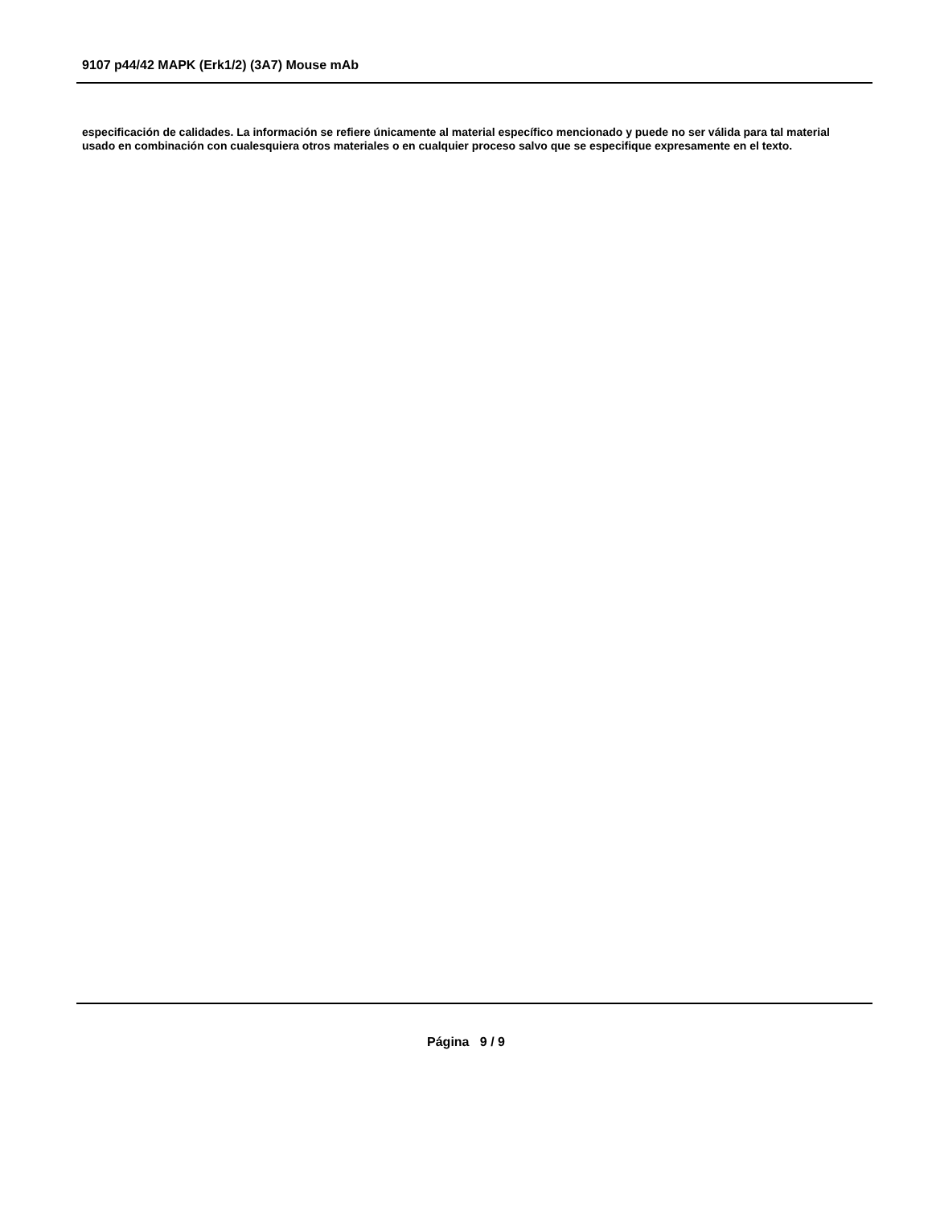9107 p44/42 MAPK (Erk1/2) (3A7) Mouse mAb
especificación de calidades. La información se refiere únicamente al material específico mencionado y puede no ser válida para tal material usado en combinación con cualesquiera otros materiales o en cualquier proceso salvo que se especifique expresamente en el texto.
Página 9 / 9